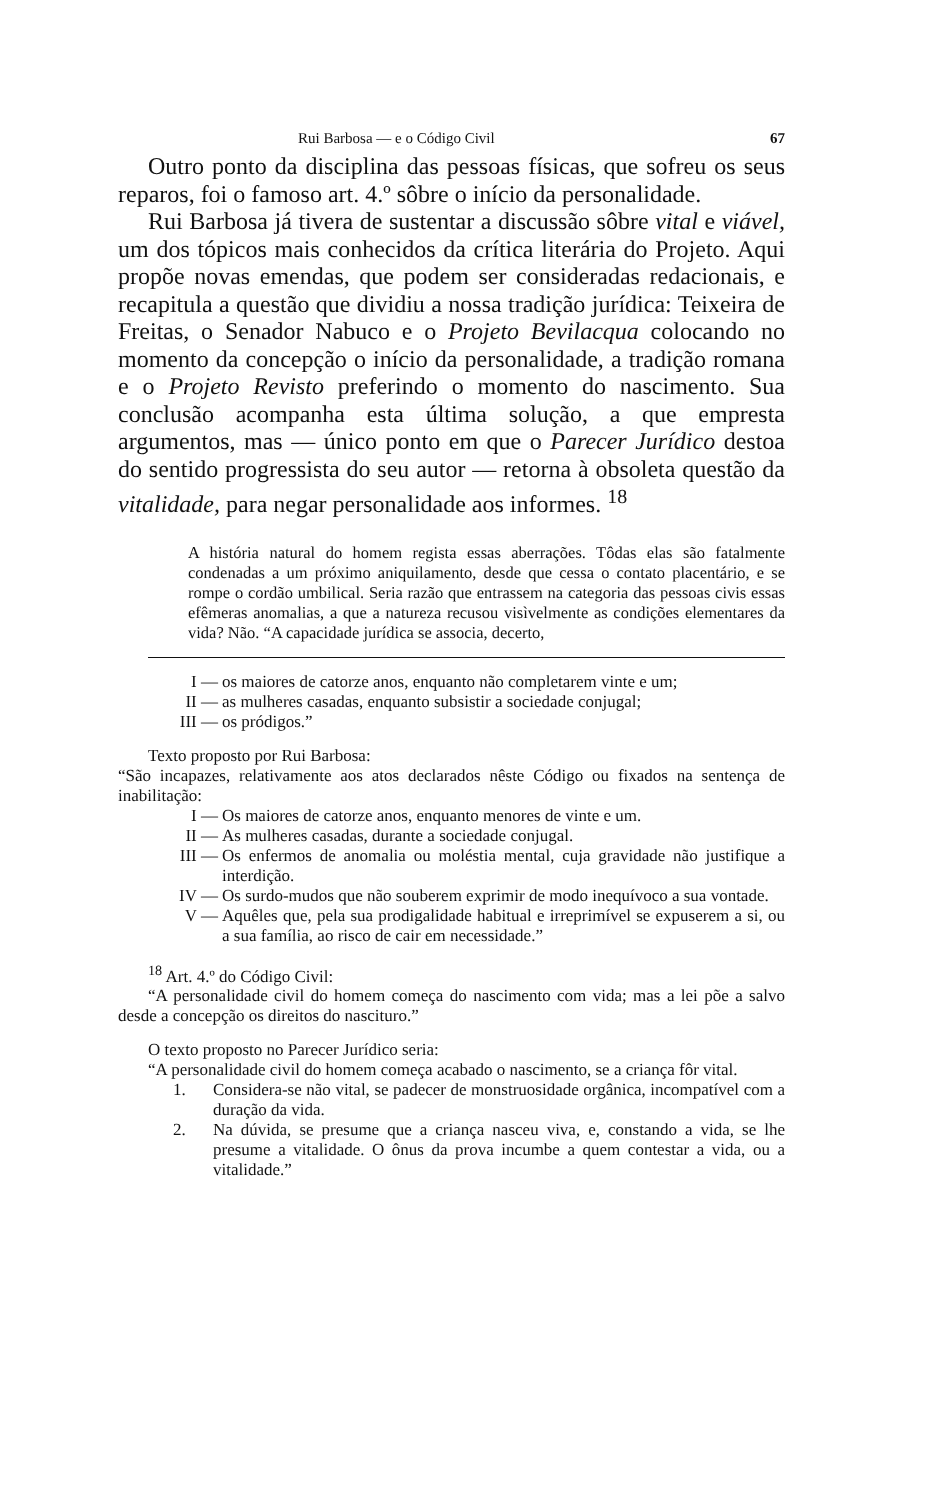Rui Barbosa — e o Código Civil 67
Outro ponto da disciplina das pessoas físicas, que sofreu os seus reparos, foi o famoso art. 4.º sôbre o início da personalidade.
Rui Barbosa já tivera de sustentar a discussão sôbre vital e viável, um dos tópicos mais conhecidos da crítica literária do Projeto. Aqui propõe novas emendas, que podem ser consideradas redacionais, e recapitula a questão que dividiu a nossa tradição jurídica: Teixeira de Freitas, o Senador Nabuco e o Projeto Bevilacqua colocando no momento da concepção o início da personalidade, a tradição romana e o Projeto Revisto preferindo o momento do nascimento. Sua conclusão acompanha esta última solução, a que empresta argumentos, mas — único ponto em que o Parecer Jurídico destoa do sentido progressista do seu autor — retorna à obsoleta questão da vitalidade, para negar personalidade aos informes. <sup>18</sup>
A história natural do homem regista essas aberrações. Tôdas elas são fatalmente condenadas a um próximo aniquilamento, desde que cessa o contato placentário, e se rompe o cordão umbilical. Seria razão que entrassem na categoria das pessoas civis essas efêmeras anomalias, a que a natureza recusou visìvelmente as condições elementares da vida? Não. “A capacidade jurídica se associa, decerto,
I — os maiores de catorze anos, enquanto não completarem vinte e um;
II — as mulheres casadas, enquanto subsistir a sociedade conjugal;
III — os pródigos.”
Texto proposto por Rui Barbosa:
“São incapazes, relativamente aos atos declarados nêste Código ou fixados na sentença de inabilitação:
I — Os maiores de catorze anos, enquanto menores de vinte e um.
II — As mulheres casadas, durante a sociedade conjugal.
III — Os enfermos de anomalia ou moléstia mental, cuja gravidade não justifique a interdição.
IV — Os surdo-mudos que não souberem exprimir de modo inequívoco a sua vontade.
V — Aquêles que, pela sua prodigalidade habitual e irreprimível se expuserem a si, ou a sua família, ao risco de cair em necessidade.”
<sup>18</sup> Art. 4.º do Código Civil:
“A personalidade civil do homem começa do nascimento com vida; mas a lei põe a salvo desde a concepção os direitos do nascituro.”
O texto proposto no Parecer Jurídico seria:
“A personalidade civil do homem começa acabado o nascimento, se a criança fôr vital.
1. Considera-se não vital, se padecer de monstruosidade orgânica, incompatível com a duração da vida.
2. Na dúvida, se presume que a criança nasceu viva, e, constando a vida, se lhe presume a vitalidade. O ônus da prova incumbe a quem contestar a vida, ou a vitalidade.”